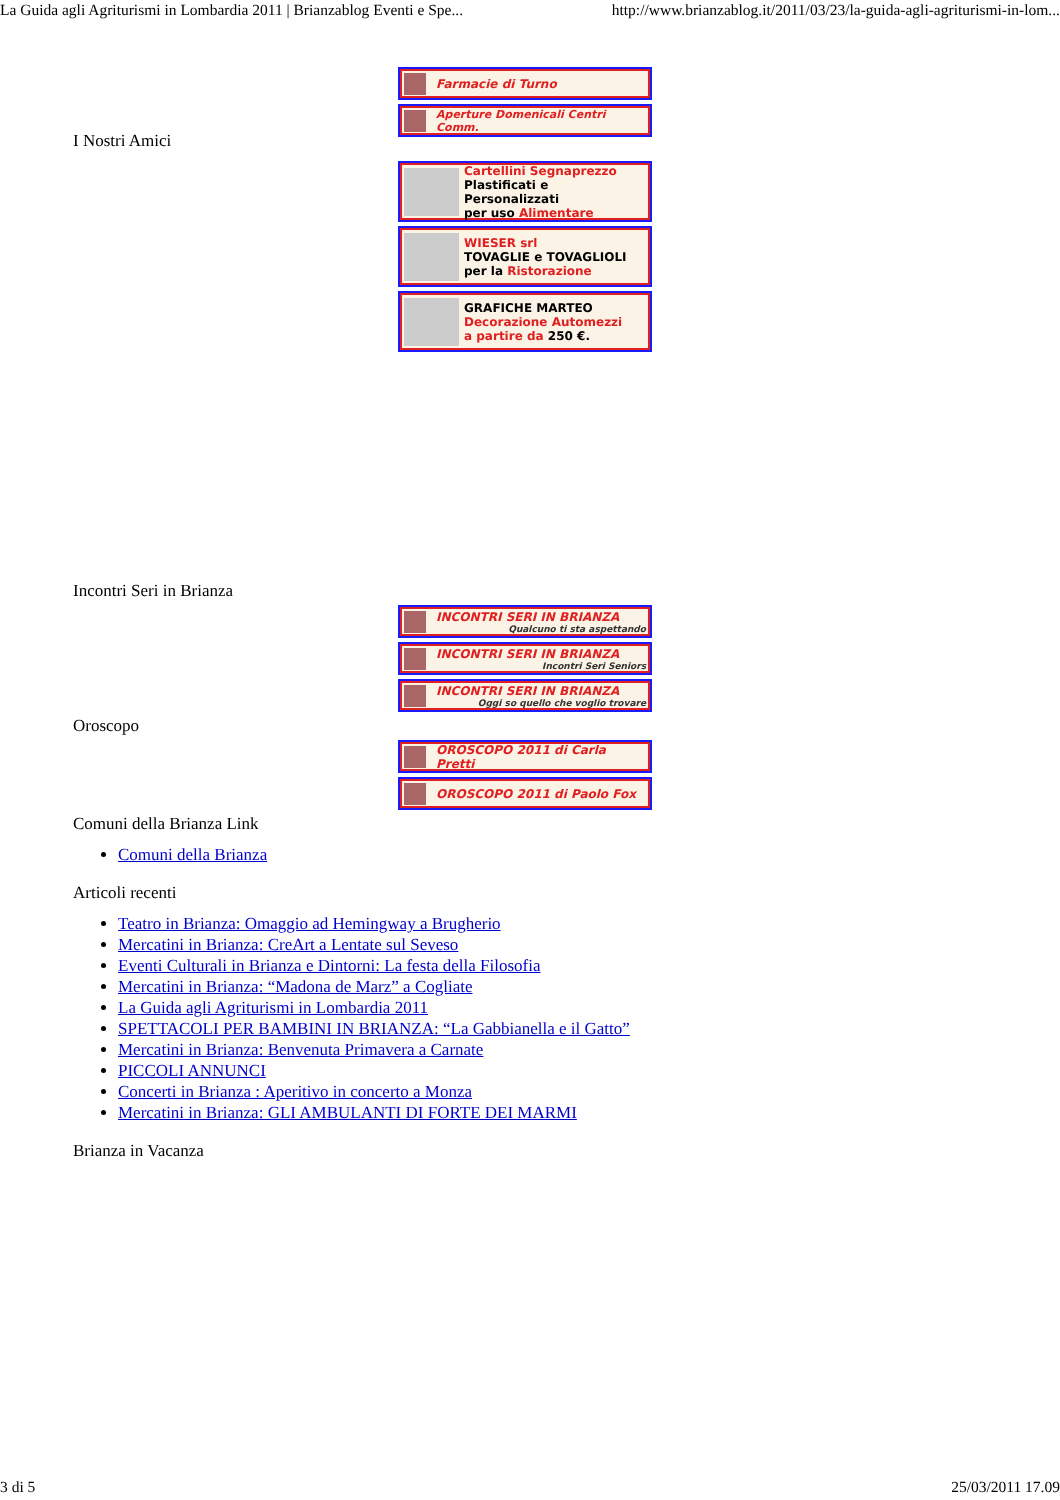La Guida agli Agriturismi in Lombardia 2011 | Brianzablog Eventi e Spe... http://www.brianzablog.it/2011/03/23/la-guida-agli-agriturismi-in-lom...
Farmacie di Turno
Aperture Domenicali Centri Comm.
I Nostri Amici
Cartellini Segnaprezzo
Plastificati e Personalizzati
per uso Alimentare
WIESER srl
TOVAGLIE e TOVAGLIOLI
per la Ristorazione
GRAFICHE MARTEO
Decorazione Automezzi
a partire da 250 €.
Incontri Seri in Brianza
INCONTRI SERI IN BRIANZA
Qualcuno ti sta aspettando
INCONTRI SERI IN BRIANZA
Incontri Seri Seniors
INCONTRI SERI IN BRIANZA
Oggi so quello che voglio trovare
Oroscopo
OROSCOPO 2011 di Carla Pretti
OROSCOPO 2011 di Paolo Fox
Comuni della Brianza Link
Comuni della Brianza
Articoli recenti
Teatro in Brianza: Omaggio ad Hemingway a Brugherio
Mercatini in Brianza: CreArt a Lentate sul Seveso
Eventi Culturali in Brianza e Dintorni: La festa della Filosofia
Mercatini in Brianza: “Madona de Marz” a Cogliate
La Guida agli Agriturismi in Lombardia 2011
SPETTACOLI PER BAMBINI IN BRIANZA: “La Gabbianella e il Gatto”
Mercatini in Brianza: Benvenuta Primavera a Carnate
PICCOLI ANNUNCI
Concerti in Brianza : Aperitivo in concerto a Monza
Mercatini in Brianza: GLI AMBULANTI DI FORTE DEI MARMI
Brianza in Vacanza
3 di 5 25/03/2011 17.09